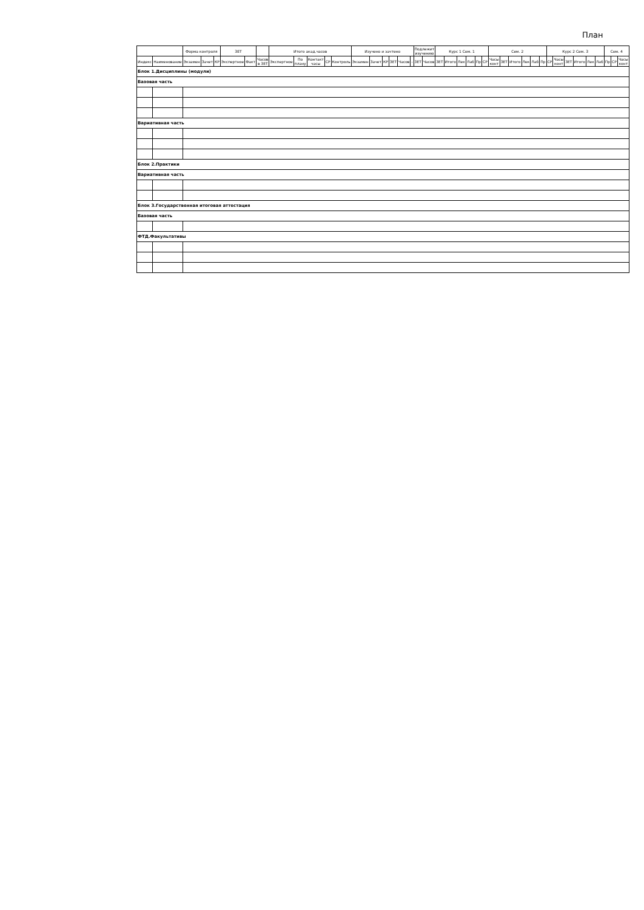План
| | | Форма контроля | | | ЗЕТ | | | Итого акад.часов | | | | | Изучено и зачтено | | | | | | Подлежит изучению | | Курс 1 Сем. 1 | | | | | | Сем. 2 | | | | | | Курс 2 Сем. 3 | | | | | | Сем. 4 | | |
| --- | --- | --- | --- | --- | --- | --- | --- | --- | --- | --- | --- | --- | --- | --- | --- | --- | --- | --- | --- | --- | --- | --- | --- | --- | --- | --- | --- | --- | --- | --- | --- | --- | --- | --- | --- | --- | --- | --- | --- | --- | --- |
| Индекс | Наименование | Экзамен | Зачет | КР | Экспертное | Факт | Часов в ЗЕТ | Экспертное | По плану | Контакт часы | СР | Контроль | Экзамен | Зачет | КР | ЗЕТ | Часов | - | ЗЕТ | Часов | ЗЕТ | Итого | Лек | Лаб | Пр | СР | Часы конт | ЗЕТ | Итого | Лек | Лаб | Пр | СР | Часы конт | ЗЕТ | Итого | Лек | Лаб | Пр | СР | Часы конт |
| Блок 1.Дисциплины (модули) | | | | | | | | | | | | | | | | | | | | | | | | | | | | | | | | | | | | | | | | | |
| Базовая часть | | | | | | | | | | | | | | | | | | | | | | | | | | | | | | | | | | | | | | | | | |
| Вариативная часть | | | | | | | | | | | | | | | | | | | | | | | | | | | | | | | | | | | | | | | | | |
| Блок 2.Практики | | | | | | | | | | | | | | | | | | | | | | | | | | | | | | | | | | | | | | | | | |
| Вариативная часть | | | | | | | | | | | | | | | | | | | | | | | | | | | | | | | | | | | | | | | | | |
| Блок 3.Государственная итоговая аттестация | | | | | | | | | | | | | | | | | | | | | | | | | | | | | | | | | | | | | | | | | |
| Базовая часть | | | | | | | | | | | | | | | | | | | | | | | | | | | | | | | | | | | | | | | | | |
| ФТД.Факультативы | | | | | | | | | | | | | | | | | | | | | | | | | | | | | | | | | | | | | | | | | |